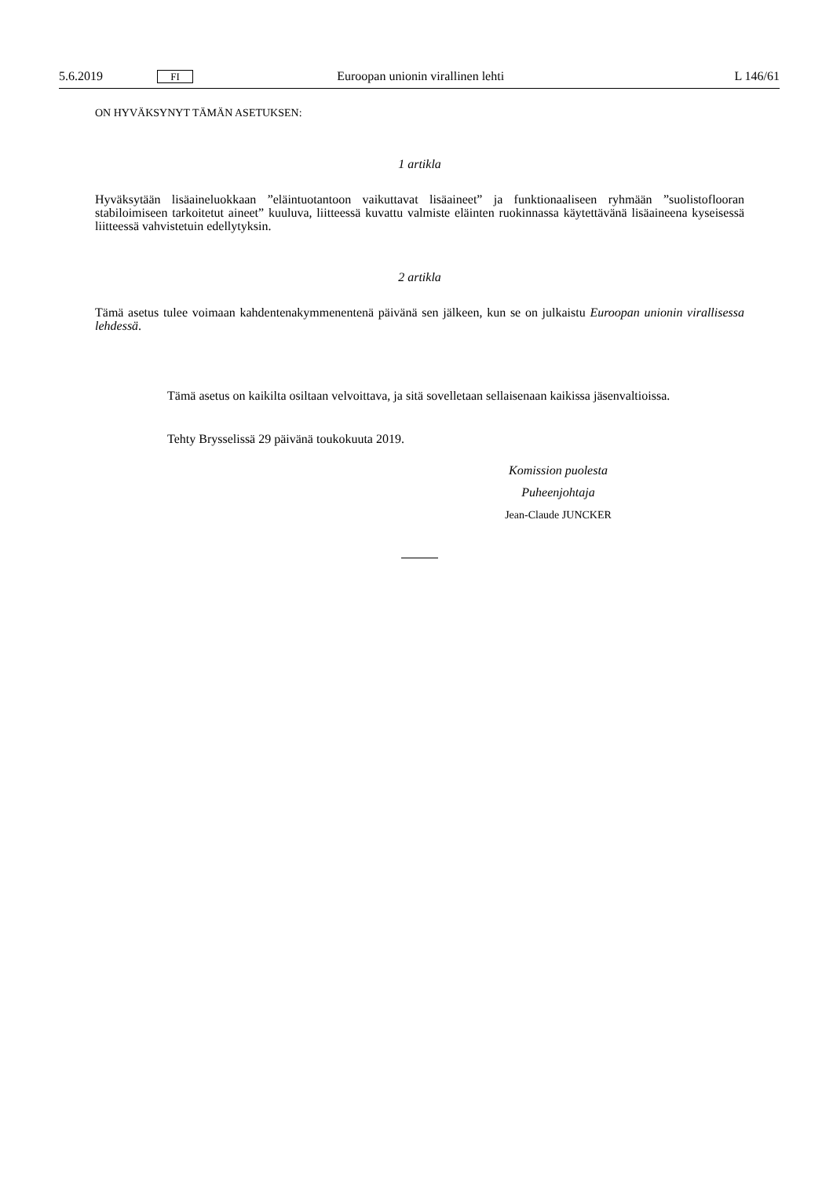5.6.2019 FI Euroopan unionin virallinen lehti L 146/61
ON HYVÄKSYNYT TÄMÄN ASETUKSEN:
1 artikla
Hyväksytään lisäaineluokkaan ”eläintuotantoon vaikuttavat lisäaineet” ja funktionaaliseen ryhmään ”suolistoflooran stabiloimiseen tarkoitetut aineet” kuuluva, liitteessä kuvattu valmiste eläinten ruokinnassa käytettävänä lisäaineena kyseisessä liitteessä vahvistetuin edellytyksin.
2 artikla
Tämä asetus tulee voimaan kahdentenakymmenentenä päivänä sen jälkeen, kun se on julkaistu Euroopan unionin virallisessa lehdessä.
Tämä asetus on kaikilta osiltaan velvoittava, ja sitä sovelletaan sellaisenaan kaikissa jäsenvaltioissa.
Tehty Brysselissä 29 päivänä toukokuuta 2019.
Komission puolesta
Puheenjohtaja
Jean-Claude JUNCKER